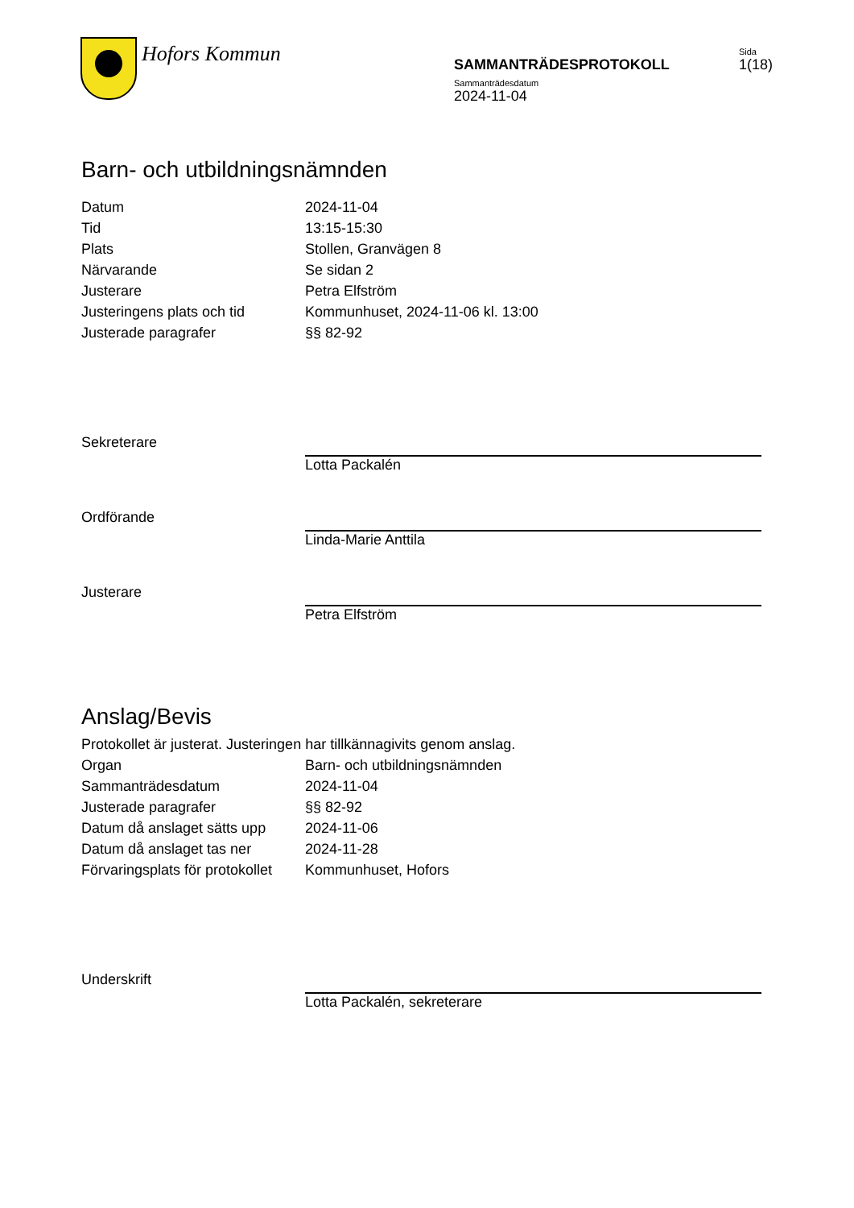Hofors Kommun
SAMMANTRÄDESPROTOKOLL
Sida
1(18)
Sammanträdesdatum
2024-11-04
Barn- och utbildningsnämnden
| Datum | 2024-11-04 |
| Tid | 13:15-15:30 |
| Plats | Stollen, Granvägen 8 |
| Närvarande | Se sidan 2 |
| Justerare | Petra Elfström |
| Justeringens plats och tid | Kommunhuset, 2024-11-06 kl. 13:00 |
| Justerade paragrafer | §§ 82-92 |
| Sekreterare | Lotta Packalén |
| Ordförande | Linda-Marie Anttila |
| Justerare | Petra Elfström |
Anslag/Bevis
Protokollet är justerat. Justeringen har tillkännagivits genom anslag.
| Organ | Barn- och utbildningsnämnden |
| Sammanträdesdatum | 2024-11-04 |
| Justerade paragrafer | §§ 82-92 |
| Datum då anslaget sätts upp | 2024-11-06 |
| Datum då anslaget tas ner | 2024-11-28 |
| Förvaringsplats för protokollet | Kommunhuset, Hofors |
| Underskrift | Lotta Packalén, sekreterare |